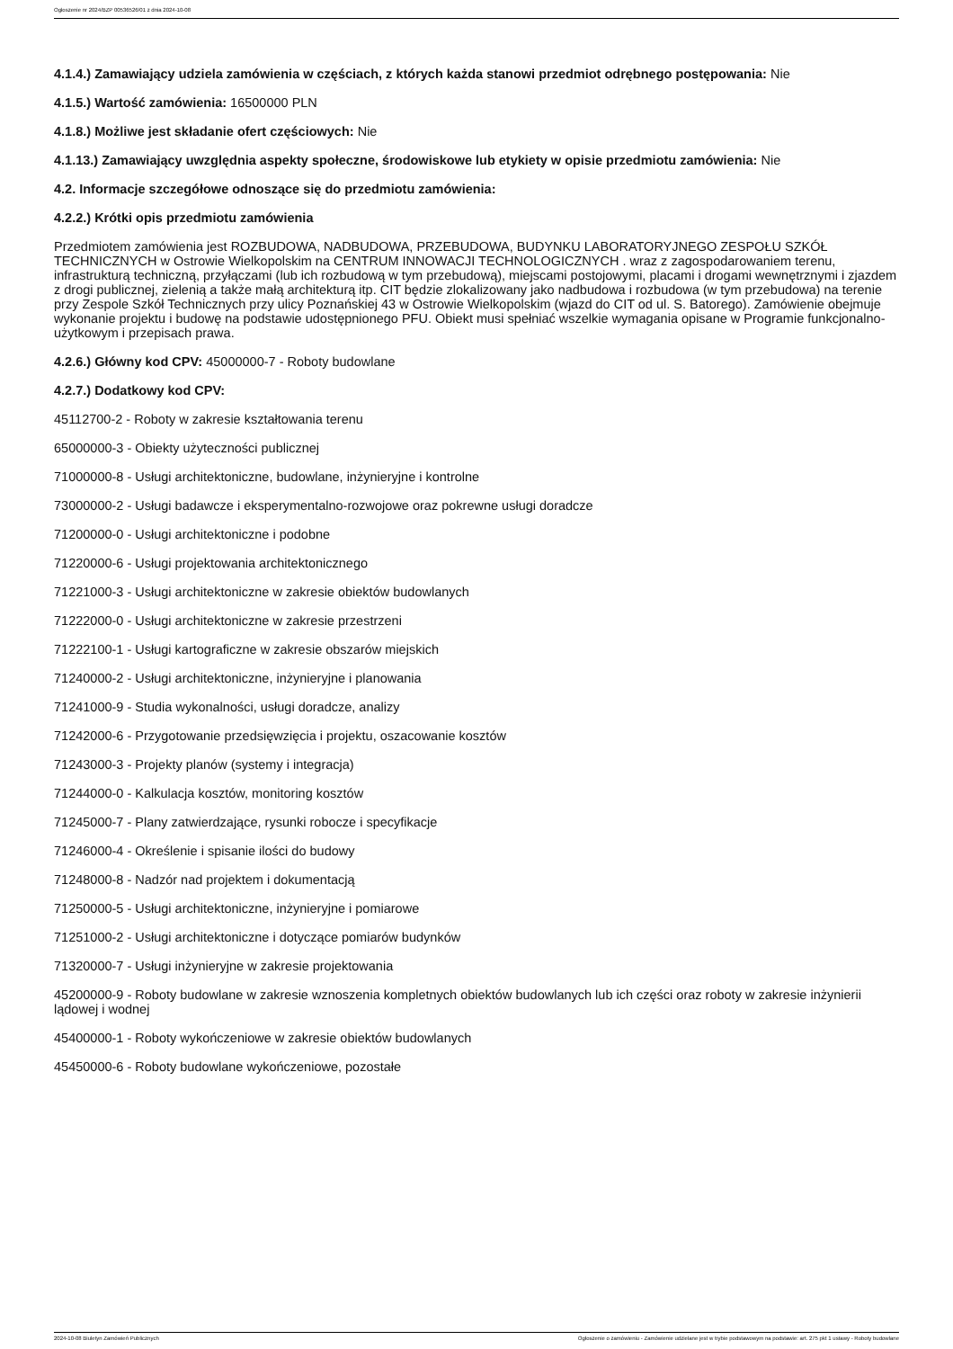Ogłoszenie nr 2024/BZP 00536526/01 z dnia 2024-10-08
4.1.4.) Zamawiający udziela zamówienia w częściach, z których każda stanowi przedmiot odrębnego postępowania: Nie
4.1.5.) Wartość zamówienia: 16500000 PLN
4.1.8.) Możliwe jest składanie ofert częściowych: Nie
4.1.13.) Zamawiający uwzględnia aspekty społeczne, środowiskowe lub etykiety w opisie przedmiotu zamówienia: Nie
4.2. Informacje szczegółowe odnoszące się do przedmiotu zamówienia:
4.2.2.) Krótki opis przedmiotu zamówienia
Przedmiotem zamówienia jest ROZBUDOWA, NADBUDOWA, PRZEBUDOWA, BUDYNKU LABORATORYJNEGO ZESPOŁU SZKÓŁ TECHNICZNYCH w Ostrowie Wielkopolskim na CENTRUM INNOWACJI TECHNOLOGICZNYCH . wraz z zagospodarowaniem terenu, infrastrukturą techniczną, przyłączami (lub ich rozbudową w tym przebudową), miejscami postojowymi, placami i drogami wewnętrznymi i zjazdem z drogi publicznej, zielenią a także małą architekturą itp. CIT będzie zlokalizowany jako nadbudowa i rozbudowa (w tym przebudowa) na terenie przy Zespole Szkół Technicznych przy ulicy Poznańskiej 43 w Ostrowie Wielkopolskim (wjazd do CIT od ul. S. Batorego). Zamówienie obejmuje wykonanie projektu i budowę na podstawie udostępnionego PFU. Obiekt musi spełniać wszelkie wymagania opisane w Programie funkcjonalno-użytkowym i przepisach prawa.
4.2.6.) Główny kod CPV: 45000000-7 - Roboty budowlane
4.2.7.) Dodatkowy kod CPV:
45112700-2 - Roboty w zakresie kształtowania terenu
65000000-3 - Obiekty użyteczności publicznej
71000000-8 - Usługi architektoniczne, budowlane, inżynieryjne i kontrolne
73000000-2 - Usługi badawcze i eksperymentalno-rozwojowe oraz pokrewne usługi doradcze
71200000-0 - Usługi architektoniczne i podobne
71220000-6 - Usługi projektowania architektonicznego
71221000-3 - Usługi architektoniczne w zakresie obiektów budowlanych
71222000-0 - Usługi architektoniczne w zakresie przestrzeni
71222100-1 - Usługi kartograficzne w zakresie obszarów miejskich
71240000-2 - Usługi architektoniczne, inżynieryjne i planowania
71241000-9 - Studia wykonalności, usługi doradcze, analizy
71242000-6 - Przygotowanie przedsięwzięcia i projektu, oszacowanie kosztów
71243000-3 - Projekty planów (systemy i integracja)
71244000-0 - Kalkulacja kosztów, monitoring kosztów
71245000-7 - Plany zatwierdzające, rysunki robocze i specyfikacje
71246000-4 - Określenie i spisanie ilości do budowy
71248000-8 - Nadzór nad projektem i dokumentacją
71250000-5 - Usługi architektoniczne, inżynieryjne i pomiarowe
71251000-2 - Usługi architektoniczne i dotyczące pomiarów budynków
71320000-7 - Usługi inżynieryjne w zakresie projektowania
45200000-9 - Roboty budowlane w zakresie wznoszenia kompletnych obiektów budowlanych lub ich części oraz roboty w zakresie inżynierii lądowej i wodnej
45400000-1 - Roboty wykończeniowe w zakresie obiektów budowlanych
45450000-6 - Roboty budowlane wykończeniowe, pozostałe
2024-10-08 Biuletyn Zamówień Publicznych Ogłoszenie o zamówieniu - Zamówienie udzielane jest w trybie podstawowym na podstawie: art. 275 pkt 1 ustawy - Roboty budowlane